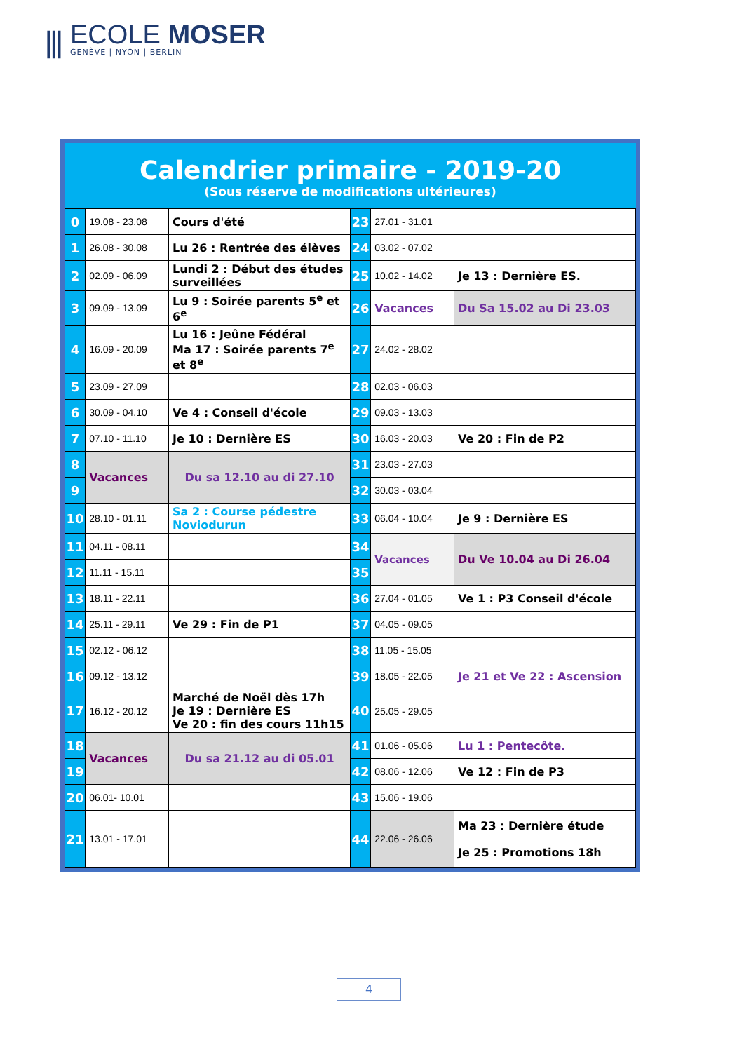⫼
ECOLE MOSER
GENÈVE | NYON | BERLIN
Calendrier primaire - 2019-20
(Sous réserve de modifications ultérieures)
| 0 | 19.08 - 23.08 | Cours d'été | 23 | 27.01 - 31.01 | |
| 1 | 26.08 - 30.08 | Lu 26 : Rentrée des élèves | 24 | 03.02 - 07.02 | |
| 2 | 02.09 - 06.09 | Lundi 2 : Début des études surveillées | 25 | 10.02 - 14.02 | Je 13 : Dernière ES. |
| 3 | 09.09 - 13.09 | Lu 9 : Soirée parents 5<sup>e</sup> et 6<sup>e</sup> | 26 | Vacances | Du Sa 15.02 au Di 23.03 |
| 4 | 16.09 - 20.09 | Lu 16 : Jeûne Fédéral Ma 17 : Soirée parents 7<sup>e</sup> et 8<sup>e</sup> | 27 | 24.02 - 28.02 | |
| 5 | 23.09 - 27.09 | | 28 | 02.03 - 06.03 | |
| 6 | 30.09 - 04.10 | Ve 4 : Conseil d'école | 29 | 09.03 - 13.03 | |
| 7 | 07.10 - 11.10 | Je 10 : Dernière ES | 30 | 16.03 - 20.03 | Ve 20 : Fin de P2 |
| 8 | Vacances | Du sa 12.10 au di 27.10 | 31 | 23.03 - 27.03 | |
| 9 | | | 32 | 30.03 - 03.04 | |
| 10 | 28.10 - 01.11 | Sa 2 : Course pédestre Noviodurun | 33 | 06.04 - 10.04 | Je 9 : Dernière ES |
| 11 | 04.11 - 08.11 | | 34 | Vacances | Du Ve 10.04 au Di 26.04 |
| 12 | 11.11 - 15.11 | | 35 | | |
| 13 | 18.11 - 22.11 | | 36 | 27.04 - 01.05 | Ve 1 : P3 Conseil d'école |
| 14 | 25.11 - 29.11 | Ve 29 : Fin de P1 | 37 | 04.05 - 09.05 | |
| 15 | 02.12 - 06.12 | | 38 | 11.05 - 15.05 | |
| 16 | 09.12 - 13.12 | | 39 | 18.05 - 22.05 | Je 21 et Ve 22 : Ascension |
| 17 | 16.12 - 20.12 | Marché de Noël dès 17h Je 19 : Dernière ES Ve 20 : fin des cours 11h15 | 40 | 25.05 - 29.05 | |
| 18 | Vacances | Du sa 21.12 au di 05.01 | 41 | 01.06 - 05.06 | Lu 1 : Pentecôte. |
| 19 | | | 42 | 08.06 - 12.06 | Ve 12 : Fin de P3 |
| 20 | 06.01- 10.01 | | 43 | 15.06 - 19.06 | |
| 21 | 13.01 - 17.01 | | 44 | 22.06 - 26.06 | Ma 23 : Dernière étude Je 25 : Promotions 18h |
4